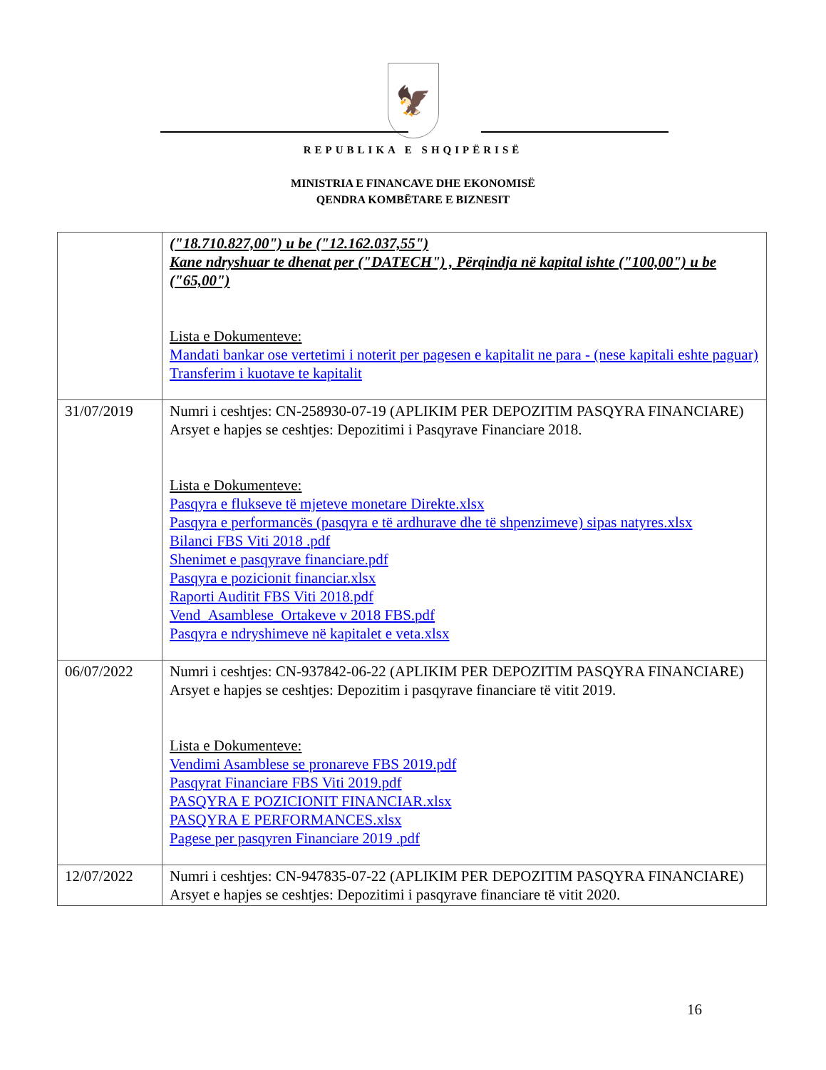🦅
REPUBLIKA E SHQIPËRISË
MINISTRIA E FINANCAVE DHE EKONOMISË
QENDRA KOMBËTARE E BIZNESIT
| | ("18.710.827,00") u be ("12.162.037,55") Kane ndryshuar te dhenat per ("DATECH") , Përqindja në kapital ishte ("100,00") u be ("65,00") Lista e Dokumenteve: Mandati bankar ose vertetimi i noterit per pagesen e kapitalit ne para - (nese kapitali eshte paguar) Transferim i kuotave te kapitalit |
| 31/07/2019 | Numri i ceshtjes: CN-258930-07-19 (APLIKIM PER DEPOZITIM PASQYRA FINANCIARE) Arsyet e hapjes se ceshtjes: Depozitimi i Pasqyrave Financiare 2018. Lista e Dokumenteve: Pasqyra e flukseve të mjeteve monetare Direkte.xlsx Pasqyra e performancës (pasqyra e të ardhurave dhe të shpenzimeve) sipas natyres.xlsx Bilanci FBS Viti 2018 .pdf Shenimet e pasqyrave financiare.pdf Pasqyra e pozicionit financiar.xlsx Raporti Auditit FBS Viti 2018.pdf Vend_Asamblese_Ortakeve v 2018 FBS.pdf Pasqyra e ndryshimeve në kapitalet e veta.xlsx |
| 06/07/2022 | Numri i ceshtjes: CN-937842-06-22 (APLIKIM PER DEPOZITIM PASQYRA FINANCIARE) Arsyet e hapjes se ceshtjes: Depozitim i pasqyrave financiare të vitit 2019. Lista e Dokumenteve: Vendimi Asamblese se pronareve FBS 2019.pdf Pasqyrat Financiare FBS Viti 2019.pdf PASQYRA E POZICIONIT FINANCIAR.xlsx PASQYRA E PERFORMANCES.xlsx Pagese per pasqyren Financiare 2019 .pdf |
| 12/07/2022 | Numri i ceshtjes: CN-947835-07-22 (APLIKIM PER DEPOZITIM PASQYRA FINANCIARE) Arsyet e hapjes se ceshtjes: Depozitimi i pasqyrave financiare të vitit 2020. |
16